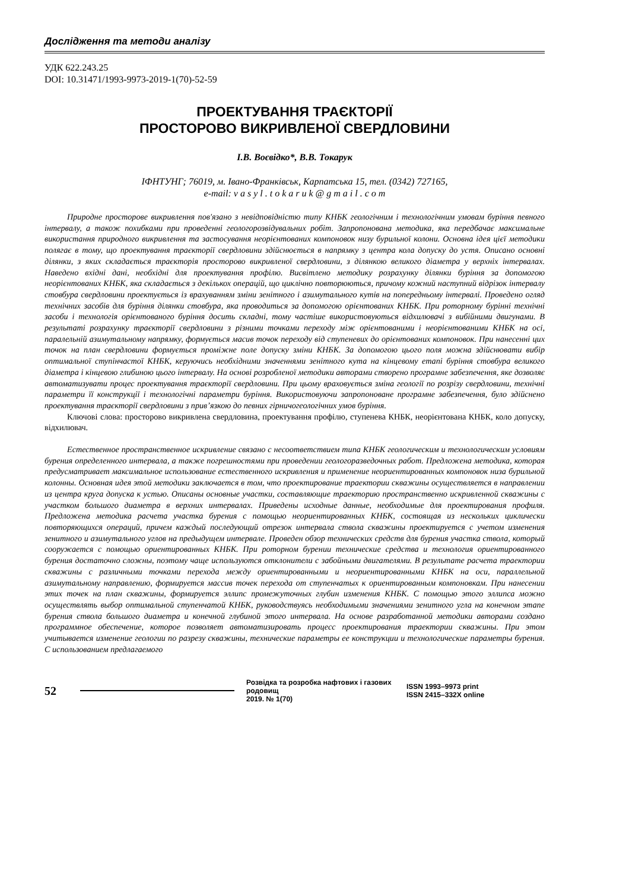Дослідження та методи аналізу
УДК 622.243.25
DOI: 10.31471/1993-9973-2019-1(70)-52-59
ПРОЕКТУВАННЯ ТРАЄКТОРІЇ
ПРОСТОРОВО ВИКРИВЛЕНОЇ СВЕРДЛОВИНИ
І.В. Воєвідко*, В.В. Токарук
ІФНТУНГ; 76019, м. Івано-Франківськ, Карпатська 15, тел. (0342) 727165,
e-mail: v a s y l . t o k a r u k @ g m a i l . c o m
Природне просторове викривлення пов'язано з невідповідністю типу КНБК геологічним і технологічним умовам буріння певного інтервалу, а також похибками при проведенні геологорозвідувальних робіт. Запропонована методика, яка передбачає максимальне використання природного викривлення та застосування неорієнтованих компоновок низу бурильної колони. Основна ідея цієї методики полягає в тому, що проектування траєкторії свердловини здійснюється в напрямку з центра кола допуску до устя. Описано основні ділянки, з яких складається траєкторія просторово викривленої свердловини, з ділянкою великого діаметра у верхніх інтервалах. Наведено вхідні дані, необхідні для проектування профілю. Висвітлено методику розрахунку ділянки буріння за допомогою неорієнтованих КНБК, яка складається з декількох операцій, що циклічно повторюються, причому кожний наступний відрізок інтервалу стовбура свердловини проектується із врахуванням зміни зенітного і азимутального кутів на попередньому інтервалі. Проведено огляд технічних засобів для буріння ділянки стовбура, яка проводиться за допомогою орієнтованих КНБК. При роторному бурінні технічні засоби і технологія орієнтованого буріння досить складні, тому частіше використовуються відхилювачі з вибійними двигунами. В результаті розрахунку траєкторії свердловини з різними точками переходу між орієнтованими і неорієнтованими КНБК на осі, паралельній азимутальному напрямку, формується масив точок переходу від ступеневих до орієнтованих компоновок. При нанесенні цих точок на план свердловини формується проміжне поле допуску зміни КНБК. За допомогою цього поля можна здійснювати вибір оптимальної ступінчастої КНБК, керуючись необхідними значеннями зенітного кута на кінцевому етапі буріння стовбура великого діаметра і кінцевою глибиною цього інтервалу. На основі розробленої методики авторами створено програмне забезпечення, яке дозволяє автоматизувати процес проектування траєкторії свердловини. При цьому враховується зміна геології по розрізу свердловини, технічні параметри її конструкції і технологічні параметри буріння. Використовуючи запропоноване програмне забезпечення, було здійснено проектування траєкторії свердловини з прив’язкою до певних гірничогеологічних умов буріння.
Ключові слова: просторово викривлена свердловина, проектування профілю, ступенева КНБК, неорієнтована КНБК, коло допуску, відхилювач.
Естественное пространственное искривление связано с несоответствием типа КНБК геологическим и технологическим условиям бурения определенного интервала, а также погрешностями при проведении геологоразведочных работ. Предложена методика, которая предусматривает максимальное использование естественного искривления и применение неориентированных компоновок низа бурильной колонны. Основная идея этой методики заключается в том, что проектирование траектории скважины осуществляется в направлении из центра круга допуска к устью. Описаны основные участки, составляющие траекторию пространственно искривленной скважины с участком большого диаметра в верхних интервалах. Приведены исходные данные, необходимые для проектирования профиля. Предложена методика расчета участка бурения с помощью неориентированных КНБК, состоящая из нескольких циклически повторяющихся операций, причем каждый последующий отрезок интервала ствола скважины проектируется с учетом изменения зенитного и азимутального углов на предыдущем интервале. Проведен обзор технических средств для бурения участка ствола, который сооружается с помощью ориентированных КНБК. При роторном бурении технические средства и технология ориентированного бурения достаточно сложны, поэтому чаще используются отклонители с забойными двигателями. В результате расчета траектории скважины с различными точками перехода между ориентированными и неориентированными КНБК на оси, параллельной азимутальному направлению, формируется массив точек перехода от ступенчатых к ориентированным компоновкам. При нанесении этих точек на план скважины, формируется эллипс промежуточных глубин изменения КНБК. С помощью этого эллипса можно осуществлять выбор оптимальной ступенчатой КНБК, руководствуясь необходимыми значениями зенитного угла на конечном этапе бурения ствола большого диаметра и конечной глубиной этого интервала. На основе разработанной методики авторами создано программное обеспечение, которое позволяет автоматизировать процесс проектирования траектории скважины. При этом учитывается изменение геологии по разрезу скважины, технические параметры ее конструкции и технологические параметры бурения. С использованием предлагаемого
52
Розвідка та розробка нафтових і газових родовищ
2019. № 1(70)
ISSN 1993–9973 print
ISSN 2415–332X online